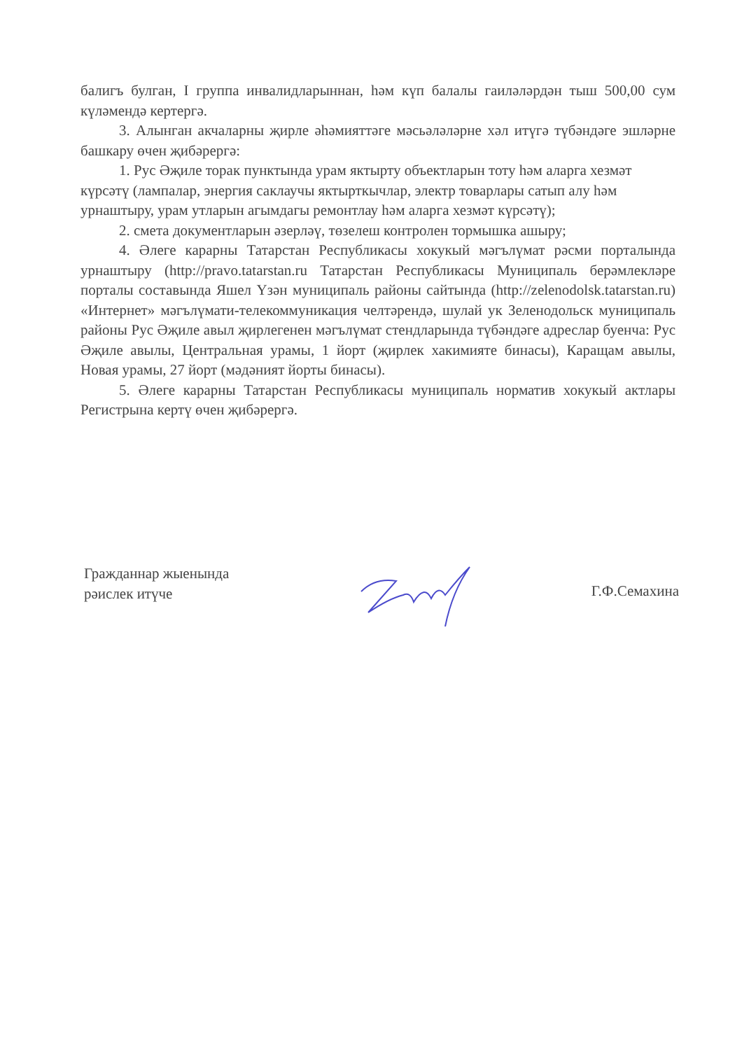балигъ булган, I группа инвалидларыннан, һәм күп балалы гаиләләрдән тыш 500,00 сум күләмендә кертергә.
3. Алынган акчаларны җирле әһәмияттәге мәсьәләләрне хәл итүгә түбәндәге эшләрне башкару өчен җибәрергә:
1. Рус Әҗиле торак пунктында урам яктырту объектларын тоту һәм аларга хезмәт күрсәтү (лампалар, энергия саклаучы яктырткычлар, электр товарлары сатып алу һәм урнаштыру, урам утларын агымдагы ремонтлау һәм аларга хезмәт күрсәтү);
2. смета документларын әзерләү, төзелеш контролен тормышка ашыру;
4. Әлеге карарны Татарстан Республикасы хокукый мәгълүмат рәсми порталында урнаштыру (http://pravo.tatarstan.ru Татарстан Республикасы Муниципаль берәмлекләре порталы составында Яшел Үзән муниципаль районы сайтында (http://zelenodolsk.tatarstan.ru) «Интернет» мәгълүмати-телекоммуникация челтәрендә, шулай ук Зеленодольск муниципаль районы Рус Әҗиле авыл җирлегенен мәгълүмат стендларында түбәндәге адреслар буенча: Рус Әҗиле авылы, Центральная урамы, 1 йорт (җирлек хакимияте бинасы), Каращам авылы, Новая урамы, 27 йорт (мәдәният йорты бинасы).
5. Әлеге карарны Татарстан Республикасы муниципаль норматив хокукый актлары Регистрына кертү өчен җибәрергә.
Гражданнар жыенында
рәислек итүче
Г.Ф.Семахина